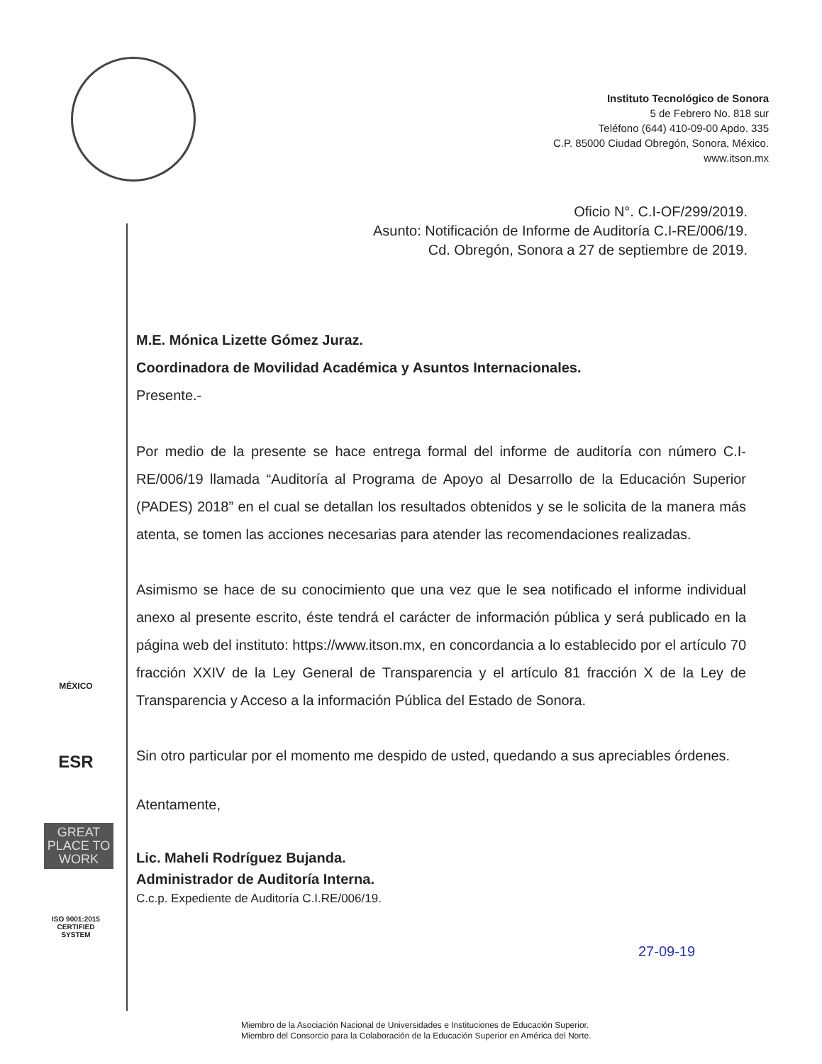Instituto Tecnológico de Sonora
5 de Febrero No. 818 sur
Teléfono (644) 410-09-00 Apdo. 335
C.P. 85000 Ciudad Obregón, Sonora, México.
www.itson.mx
Oficio N°. C.I-OF/299/2019.
Asunto: Notificación de Informe de Auditoría C.I-RE/006/19.
Cd. Obregón, Sonora a 27 de septiembre de 2019.
MÉXICO
ESR
GREAT PLACE TO WORK
ISO 9001:2015 CERTIFIED SYSTEM
M.E. Mónica Lizette Gómez Juraz.
Coordinadora de Movilidad Académica y Asuntos Internacionales.
Presente.-
Por medio de la presente se hace entrega formal del informe de auditoría con número C.I-RE/006/19 llamada “Auditoría al Programa de Apoyo al Desarrollo de la Educación Superior (PADES) 2018” en el cual se detallan los resultados obtenidos y se le solicita de la manera más atenta, se tomen las acciones necesarias para atender las recomendaciones realizadas.
Asimismo se hace de su conocimiento que una vez que le sea notificado el informe individual anexo al presente escrito, éste tendrá el carácter de información pública y será publicado en la página web del instituto: https://www.itson.mx, en concordancia a lo establecido por el artículo 70 fracción XXIV de la Ley General de Transparencia y el artículo 81 fracción X de la Ley de Transparencia y Acceso a la información Pública del Estado de Sonora.
Sin otro particular por el momento me despido de usted, quedando a sus apreciables órdenes.
Atentamente,
Lic. Maheli Rodríguez Bujanda.
Administrador de Auditoría Interna.
C.c.p. Expediente de Auditoría C.I.RE/006/19.
27-09-19
Miembro de la Asociación Nacional de Universidades e Instituciones de Educación Superior.
Miembro del Consorcio para la Colaboración de la Educación Superior en América del Norte.